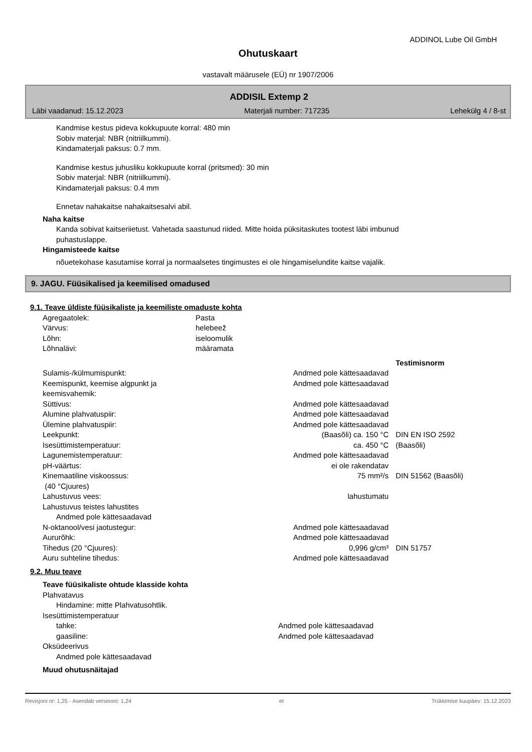ADDINOL Lube Oil GmbH
Ohutuskaart
vastavalt määrusele (EÜ) nr 1907/2006
ADDISIL Extemp 2
Läbi vaadanud: 15.12.2023 Materjali number: 717235 Lehekülg 4 / 8-st
Kandmise kestus pideva kokkupuute korral: 480 min
Sobiv materjal: NBR (nitriilkummi).
Kindamaterjali paksus: 0.7 mm.
Kandmise kestus juhusliku kokkupuute korral (pritsmed): 30 min
Sobiv materjal: NBR (nitriilkummi).
Kindamaterjali paksus: 0.4 mm
Ennetav nahakaitse nahakaitsesalvi abil.
Naha kaitse
Kanda sobivat kaitseriietust. Vahetada saastunud riided. Mitte hoida püksitaskutes tootest läbi imbunud
puhastuslappe.
Hingamisteede kaitse
nõuetekohase kasutamise korral ja normaalsetes tingimustes ei ole hingamiselundite kaitse vajalik.
9. JAGU. Füüsikalised ja keemilised omadused
9.1. Teave üldiste füüsikaliste ja keemiliste omaduste kohta
| Agregaatolek: | Pasta |
| Värvus: | helebeež |
| Lõhn: | iseloomulik |
| Lõhnalävi: | määramata |
| | | Testimisnorm |
| --- | --- | --- |
| Sulamis-/külmumispunkt: | Andmed pole kättesaadavad | |
| Keemispunkt, keemise algpunkt ja keemisvahemik: | Andmed pole kättesaadavad | |
| Süttivus: | Andmed pole kättesaadavad | |
| Alumine plahvatuspiir: | Andmed pole kättesaadavad | |
| Ülemine plahvatuspiir: | Andmed pole kättesaadavad | |
| Leekpunkt: | (Baasõli) ca. 150 °C | DIN EN ISO 2592 |
| Isesüttimistemperatuur: | ca. 450 °C | (Baasõli) |
| Lagunemistemperatuur: | Andmed pole kättesaadavad | |
| pH-väärtus: | ei ole rakendatav | |
| Kinemaatiline viskoossus: (40 °Cjuures) | 75 mm²/s | DIN 51562 (Baasõli) |
| Lahustuvus vees: | lahustumatu | |
| Lahustuvus teistes lahustites | | |
| Andmed pole kättesaadavad | | |
| N-oktanool/vesi jaotustegur: | Andmed pole kättesaadavad | |
| Aururõhk: | Andmed pole kättesaadavad | |
| Tihedus (20 °Cjuures): | 0,996 g/cm³ | DIN 51757 |
| Auru suhteline tihedus: | Andmed pole kättesaadavad | |
9.2. Muu teave
Teave füüsikaliste ohtude klasside kohta
Plahvatavus
Hindamine: mitte Plahvatusohtlik.
Isesüttimistemperatuur
| tahke: | Andmed pole kättesaadavad |
| gaasiline: | Andmed pole kättesaadavad |
Oksüdeerivus
Andmed pole kättesaadavad
Muud ohutusnäitajad
Revisjoni nr: 1,25 - Asendab versiooni: 1,24 et Trükkimise kuupäev: 15.12.2023